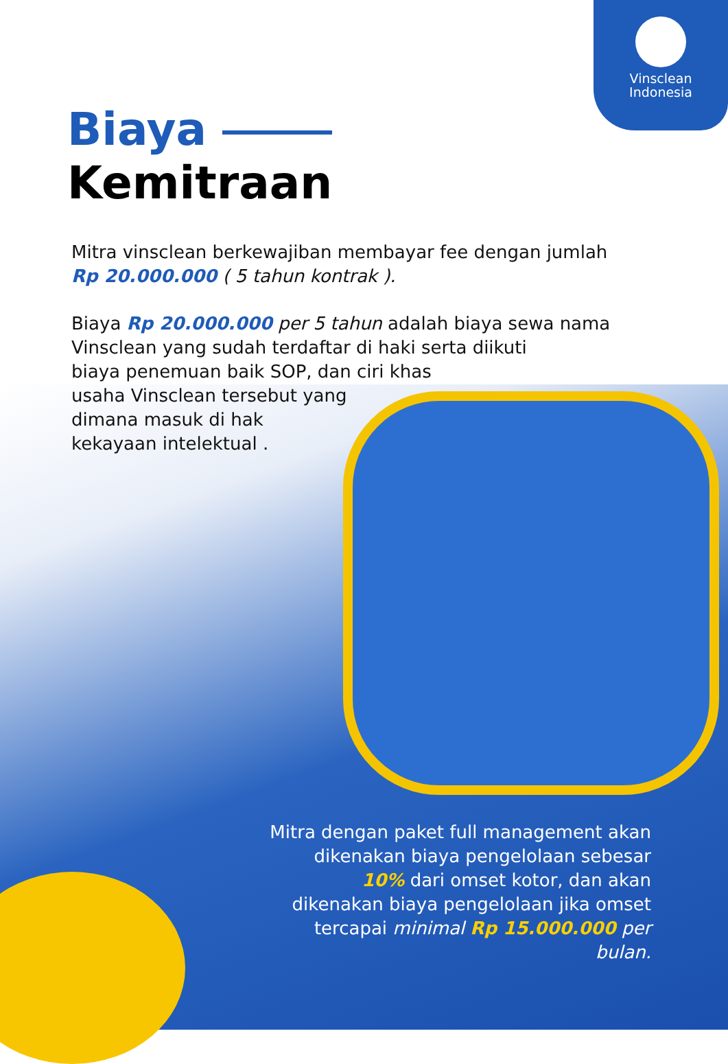Vinsclean
Indonesia
Biaya
Kemitraan
Mitra vinsclean berkewajiban membayar fee dengan jumlah
Rp 20.000.000 ( 5 tahun kontrak ).
Biaya Rp 20.000.000 per 5 tahun adalah biaya sewa nama
Vinsclean yang sudah terdaftar di haki serta diikuti
biaya penemuan baik SOP, dan ciri khas
usaha Vinsclean tersebut yang
dimana masuk di hak
kekayaan intelektual .
Mitra dengan paket full management akan dikenakan biaya pengelolaan sebesar 10% dari omset kotor, dan akan dikenakan biaya pengelolaan jika omset tercapai minimal Rp 15.000.000 per bulan.